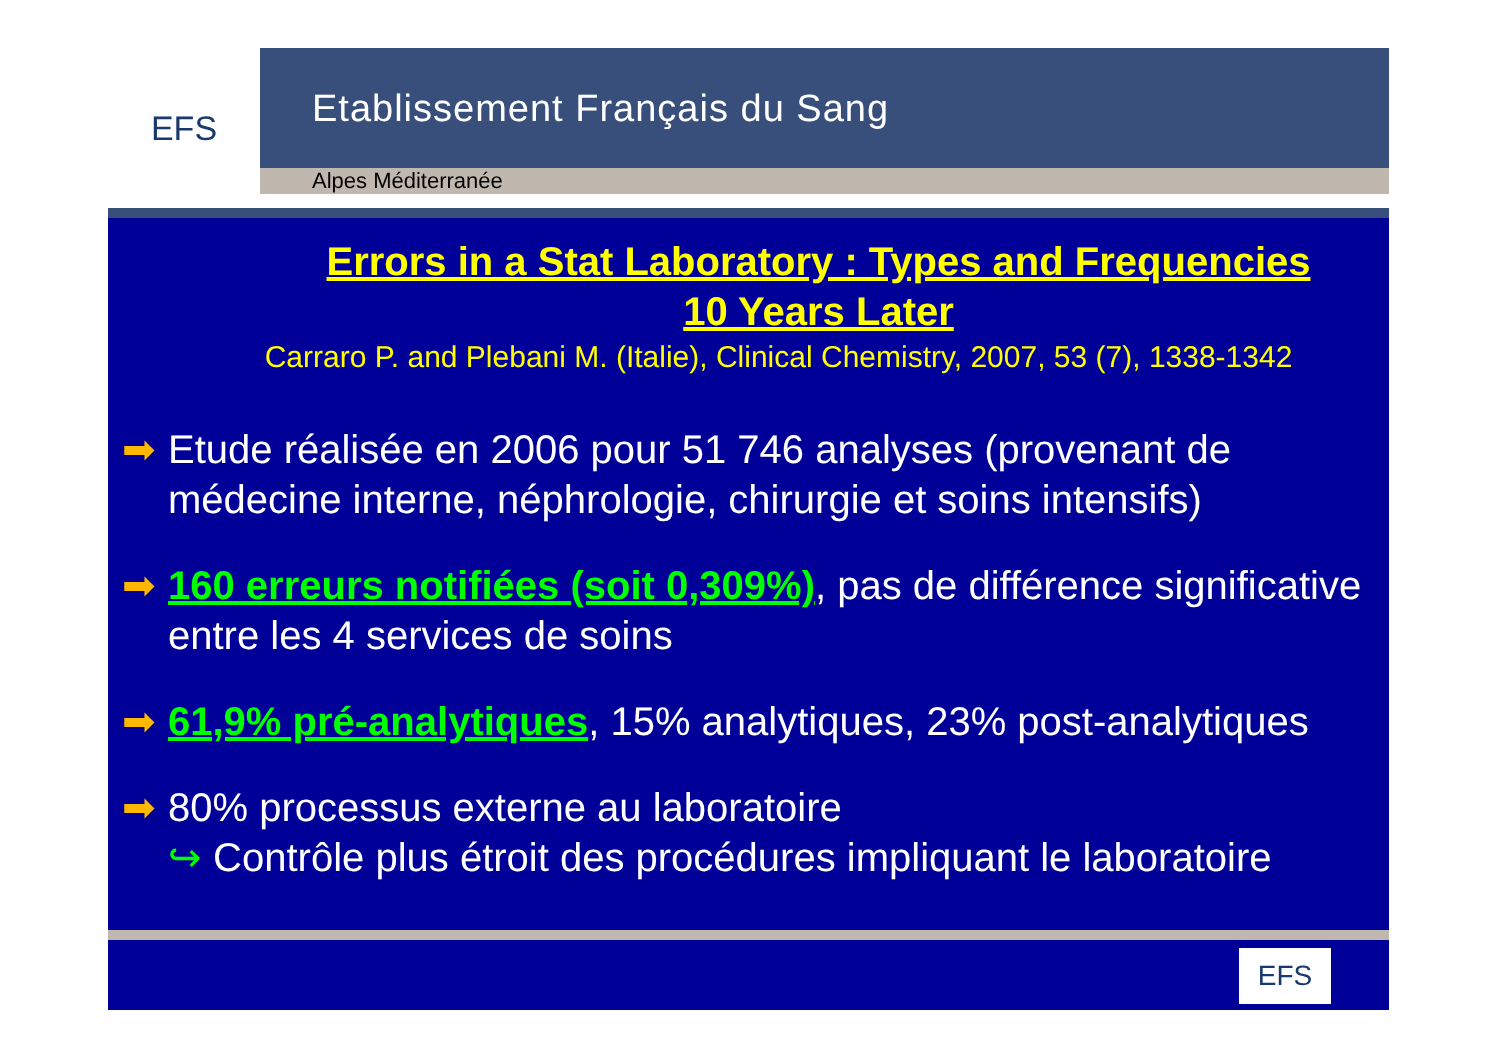EFS
Etablissement Français du Sang
Alpes Méditerranée
Errors in a Stat Laboratory : Types and Frequencies
10 Years Later
Carraro P. and Plebani M. (Italie), Clinical Chemistry, 2007, 53 (7), 1338-1342
➡ Etude réalisée en 2006 pour 51 746 analyses (provenant de médecine interne, néphrologie, chirurgie et soins intensifs)
➡ 160 erreurs notifiées (soit 0,309%), pas de différence significative entre les 4 services de soins
➡ 61,9% pré-analytiques, 15% analytiques, 23% post-analytiques
➡ 80% processus externe au laboratoire
↪ Contrôle plus étroit des procédures impliquant le laboratoire
EFS